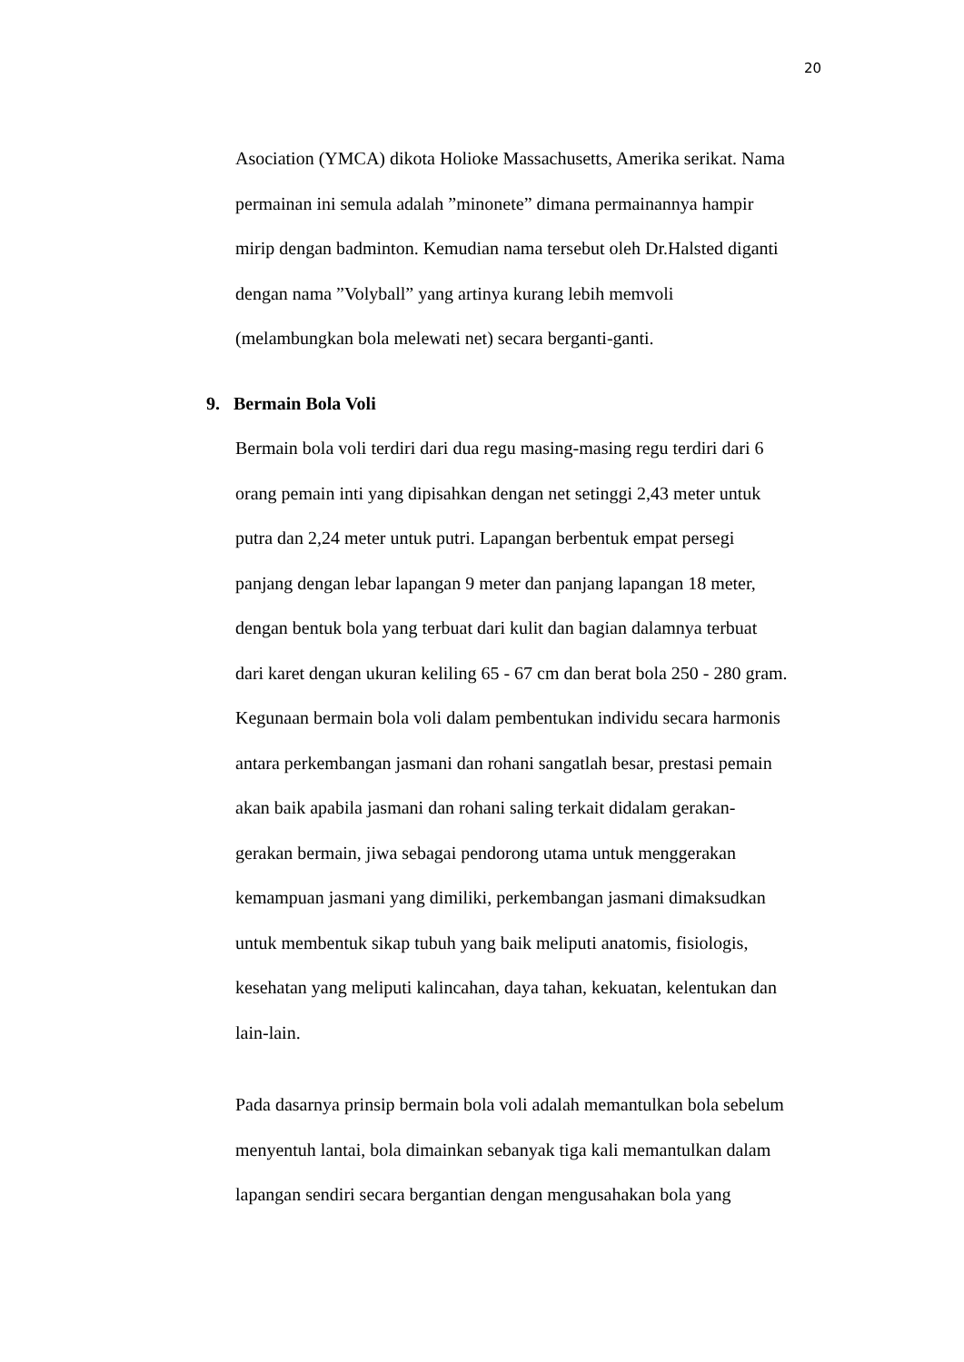20
Asociation (YMCA) dikota Holioke Massachusetts, Amerika serikat. Nama
permainan ini semula adalah ”minonete” dimana permainannya hampir
mirip dengan badminton. Kemudian nama tersebut oleh Dr.Halsted diganti
dengan nama ”Volyball” yang artinya kurang lebih memvoli
(melambungkan bola melewati net) secara berganti-ganti.
9. Bermain Bola Voli
Bermain bola voli terdiri dari dua regu masing-masing regu terdiri dari 6
orang pemain inti yang dipisahkan dengan net setinggi 2,43 meter untuk
putra dan 2,24 meter untuk putri. Lapangan berbentuk empat persegi
panjang dengan lebar lapangan 9 meter dan panjang lapangan 18 meter,
dengan bentuk bola yang terbuat dari kulit dan bagian dalamnya terbuat
dari karet dengan ukuran keliling 65 - 67 cm dan berat bola 250 - 280 gram.
Kegunaan bermain bola voli dalam pembentukan individu secara harmonis
antara perkembangan jasmani dan rohani sangatlah besar, prestasi pemain
akan baik apabila jasmani dan rohani saling terkait didalam gerakan-
gerakan bermain, jiwa sebagai pendorong utama untuk menggerakan
kemampuan jasmani yang dimiliki, perkembangan jasmani dimaksudkan
untuk membentuk sikap tubuh yang baik meliputi anatomis, fisiologis,
kesehatan yang meliputi kalincahan, daya tahan, kekuatan, kelentukan dan
lain-lain.
Pada dasarnya prinsip bermain bola voli adalah memantulkan bola sebelum
menyentuh lantai, bola dimainkan sebanyak tiga kali memantulkan dalam
lapangan sendiri secara bergantian dengan mengusahakan bola yang